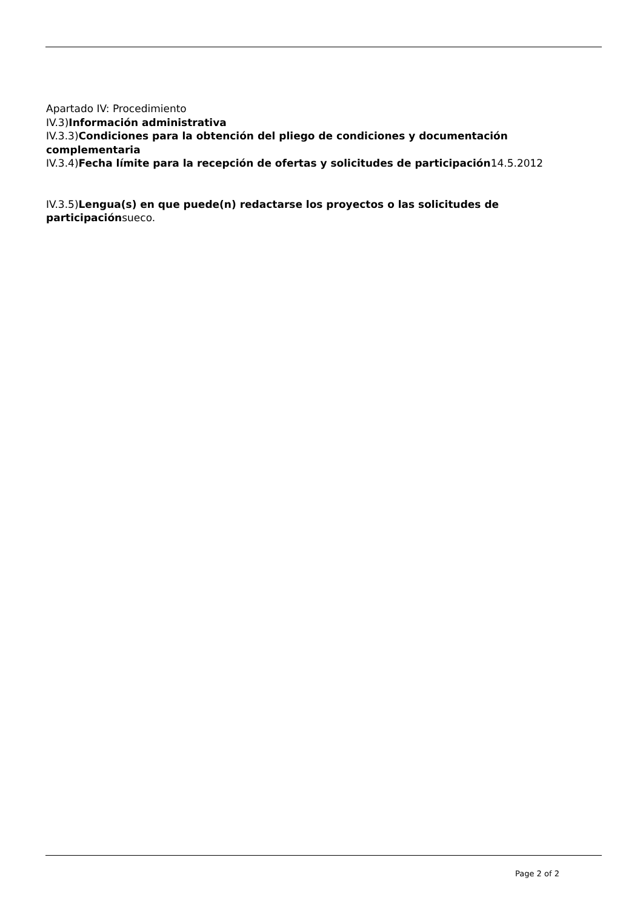Apartado IV: Procedimiento
IV.3)Información administrativa
IV.3.3)Condiciones para la obtención del pliego de condiciones y documentación complementaria
IV.3.4)Fecha límite para la recepción de ofertas y solicitudes de participación14.5.2012
IV.3.5)Lengua(s) en que puede(n) redactarse los proyectos o las solicitudes de participaciónsueco.
Page 2 of 2